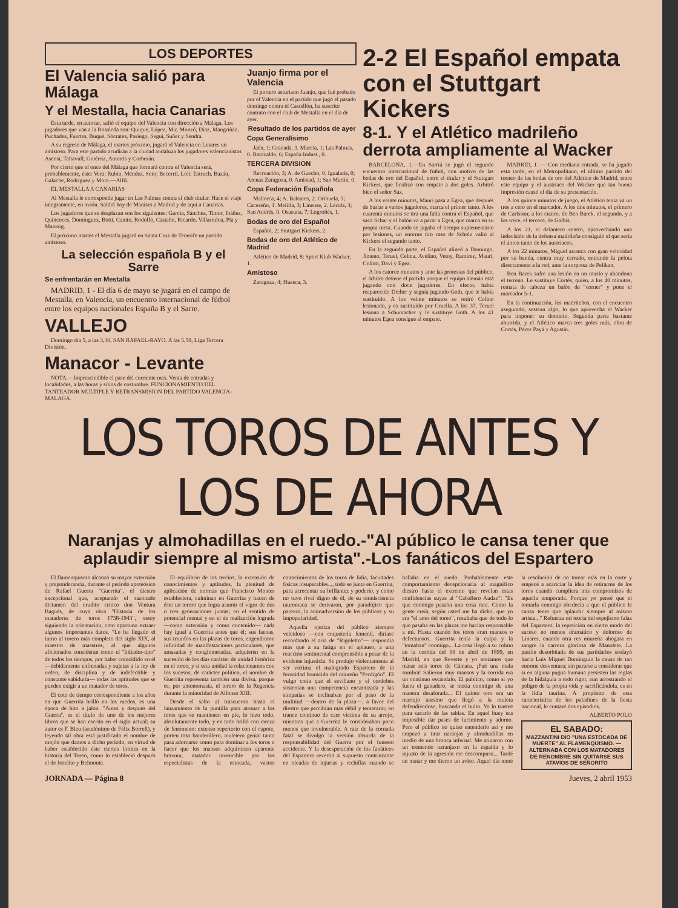LOS DEPORTES
El Valencia salió para Málaga
Y el Mestalla, hacia Canarias
Esta tarde, en autocar, salió el equipo del Valencia con dirección a Málaga. Los jugadores que van a la Rosaleda son: Quique, López, Mir, Monzó, Díaz, Mangriñán, Puchades, Fuertes, Buqué, Sócrates, Pasiego, Seguí, Suñer y Sendra.
A su regreso de Málaga, el martes próximo, jugará el Valencia en Linares un amistoso. Para este partido acudirán a la ciudad andaluza los jugadores valencianistas Asensi, Taltavull, Goiérriz, Amorós y Corberán.
Por cierto que el once del Málaga que formará contra el Valencia será, probablemente, éste: Vera; Rubio, Méndez, Soto; Becerril, Loli; Estruch, Bazán, Galache, Rodríguez y Mora.—Alfil.
EL MESTALLA A CANARIAS
Al Mestalla le corresponde jugar en Las Palmas contra el club titular. Hace el viaje íntegramente, en avión. Saldrá hoy de Manises a Madrid y de aquí a Canarias.
Los jugadores que se desplazan son los siguientes: García, Sánchez, Timor, Ibáñez, Quincoces, Domínguez, Botti, Canito, Rodolfo, Castaño, Ricardo, Villarrubia, Pla y Marroig.
El próximo martes el Mestalla jugará en Santa Cruz de Tenerife un partido amistoso.
La selección española B y el Sarre
Se enfrentarán en Mestalla
MADRID, 1 - El día 6 de mayo se jugará en el campo de Mestalla, en Valencia, un encuentro internacional de fútbol entre los equipos nacionales España B y el Sarre.
VALLEJO
Domingo día 5, a las 3,30, SAN RAFAEL-RAYO. A las 5,50, Liga Tercera División,
Manacor - Levante
NOTA.—Imprescindible el pase del corriente mes. Venta de entradas y localidades, a las horas y sitios de costumbre. FUNCIONAMIENTO DEL TANTEADOR MULTIPLE Y RETRANSMISION DEL PARTIDO VALENCIA-MALAGA.
Juanjo firma por el Valencia
El portero asturiano Juanjo, que fué probado por el Valencia en el partido que jugó el pasado domingo contra el Castellón, ha suscrito contrato con el club de Mestalla en el día de ayer.
Resultado de los partidos de ayer
Copa Generalísimo
Jaén, 1; Granada, 3. Murcia, 1; Las Palmas, 0. Baracaldo, 6; España Indust., 0.
TERCERA DIVISION
Recreación, 3; A. de Guecho, 0. Igualada, 0; Arenas Zaragoza, 0. Amistad, 1; San Martín, 0.
Copa Federación Española
Mallorca, 4; A. Baleares, 2. Orihuela, 5; Cacereño, 1. Melilla, 3; Linense, 2. Lérida, 3; San Andrés, 0. Osasuna, 7; Logroñés, 1.
Bodas de oro del Español
Español, 2; Stuttgart Kickers, 2.
Bodas de oro del Atlético de Madrid
Atlético de Madrid, 8; Sport Klub Wacker, 1.
Amistoso
Zaragoza, 4; Huesca, 3.
2-2 El Español empata con el Stuttgart Kickers
8-1. Y el Atlético madrileño derrota ampliamente al Wacker
BARCELONA, 1.—En Sarriá se jugó el segundo encuentro internacional de fútbol, con motivo de las bodas de oro del Español, entre el titular y el Stuttgart Kickers, que finalizó con empate a dos goles. Arbitró bien el señor Saz.
A los veinte minutos, Mauri pasa a Egea, que después de burlar a varios jugadores, marca el primer tanto. A los cuarenta minutos se tira una falta contra el Español, que saca Schar y el balón va a parar a Egea, que marca en su propia meta. Cuando se jugaba el tiempo suplementario por lesiones, un enorme tiro raso de Scholz valió al Kickers el segundo tanto.
En la segunda parte, el Español alineó a Domingo, Jimeno, Teruel, Celma, Avelino, Vetoy, Ramírez, Mauri, Colino, Davi y Egea.
A los catorce minutos y ante las protestas del público, el árbitro detiene el partido porque el equipo alemán está jugando con doce jugadores. En efecto, había reaparecido Dreher y seguía jugando Goth, que le había sustituido. A los veinte minutos se retiró Colino lesionado, y es sustituido por Cruella. A los 37, Teruel lesiona a Schumacher y le sustituye Goth. A los 41 minutos Egea consigue el empate.
MADRID, 1. — Con mediana entrada, se ha jugado esta tarde, en el Metropolitano, el último partido del torneo de las bodas de oro del Atlético de Madrid, entre este equipo y el austriaco del Wacker que tan buena impresión causó el día de su presentación.
A los quince minutos de juego, el Atlético tenía ya un tres a cero en el marcador. A los dos minutos, el primero de Carlsson; a los cuatro, de Ben Barek, el segundo, y a los trece, el tercero, de Galbis.
A los 21, el delantero centro, aprovechando una indecisión de la defensa madrileña consiguió el que sería el único tanto de los austriacos.
A los 22 minutos, Miguel arranca con gran velocidad por su banda, centra muy cerrado, entrando la pelota directamente a la red, ante la sorpresa de Pelikan.
Ben Barek sufre una lesión en un muslo y abandona el terreno. Le sustituye Cortés, quien, a los 40 minutos, remata de cabeza un balón de "corner" y pone el marcador 5-1.
En la continuación, los madrileños, con el encuentro asegurado, sestean algo, lo que aprovecha el Wacker para imponer su dominio. Segunda parte bastante aburrida, y el Atlético marca tres goles más, obra de Cortés, Pérez Payá y Agustín.
LOS TOROS DE ANTES Y LOS DE AHORA
Naranjas y almohadillas en el ruedo.-"Al público le cansa tener que aplaudir siempre al mismo artista".-Los fanáticos del Espartero
El flamenquismo alcanzó su mayor extensión y preponderancia, durante el período apoteósico de Rafael Guerra "Guerrita", el diestro excepcional que, aceptando el razonado dictamen del erudito crítico don Ventura Bagüés, de cuya obra "Historia de los matadores de toros 1738-1943", estoy siguiendo la orientación, creo oportuno extraer algunos importantes datos. "Le ha llegado el turno al torero más completo del siglo XIX, al maestro de maestros, al que algunos aficionados consideran como el "lidiador-tipo" de todos los tiempos, por haber coincidido en él —debidamente enfrenadas y sujetas a la ley de orden, de disciplina y de indefectible y constante sabiduría— todas las aptitudes que se pueden exigir a un matador de toros.
El coto de tiempo correspondiente a los años en que Guerrita brilló en los ruedos, es una época de hito a jalón. "Antes y después del Guerra", es el título de uno de los mejores libros que se han escrito en el siglo actual; su autor es F. Bleu (seudónimo de Félix Borrell), y leyendo tal obra está justificado el nombre de mojón que damos a dicho período, en virtud de haber establecido éste ciertos límites en la historia del Toreo, como lo estableció después el de Joselito y Belmonte.
El equilibrio de los tercios, la extensión de conocimientos y aptitudes, la plenitud de aplicación de normas que Francisco Montes estableciera, culminan en Guerrita y hacen de éste un torero que logra asumir el vigor de dos o tres generaciones juntas; en el sentido de potencial mental y en el de realización lograda —como extensión y como contenido— nada hay igual a Guerrita antes que él; sus faenas, sus triunfos en las plazas de toros, engendraron infinidad de manifestaciones particulares, que amasadas y conglomeradas, adquieren en la sucesión de los días carácter de unidad histórica en el toreo, y si esta unidad la relacionamos con los sucesos, de carácter político, el nombre de Guerrita representa también una divisa, porque es, por antonomasia, el torero de la Regencia durante la minoridad de Alfonso XIII.
Desde el salto al trascuerno hasta el lanzamiento de la puntilla para atronar a los toros que se mantienen en pie, lo hizo todo, absolutamente todo, y en todo brilló con rareza de fenómeno: extenso repertorio con el capote, porten toso banderillero, muletero genial tanto para adornarse como para dominar a los toros o hacer que los mansos adquiriesen aparente bravura, matador invencible por los especialistas de la estocada, vastos conocimientos de los toros de lidia, facultades físicas insuperables..., todo se junta en Guerrita, para acrecentar su brillantez y poderío, y como no tuvo rival digno de él, de su omnisciencia tauromaca se derivaron, por paradójico que parezca, la animadversión de los públicos y su impopularidad.
Aquella ojeriza del público siempre veleidoso —con coquetería femenil, diríase recordando el aria de "Rigoletto"— respondía más que a su fatiga en el aplauso, a una reacción sentimental comprensible a pesar de la evidente injusticia. Se produjo violentamente al ser víctima el malogrado Espartero de la ferocidad homicida del miureño "Perdigón". El vulgo creía que el sevillano y el cordobés sostenían una competencia encarnizada y las simpatías se inclinaban por el peso de la multitud —dentro de la plaza—, a favor del diestro que percibían más débil y temerario; en trance continuo de caer víctima de su arrojo, mientras que a Guerrita le consideraban poco menos que invulnerable. A raíz de la cornada fatal se divulgó la versión absurda de la responsabilidad del Guerra por el funesto accidente. Y la desesperación de los fanáticos del Espartero revertió al supuesto contrincante en oleadas de injurias y rechiflas cuando se hallaba en el ruedo. Probablemente este comportamiento decepcionaría al magnífico diestro hasta el extremo que revelan estas confidencias suyas al "Caballero Audaz": "Es que conmigo pasaba una cosa rara. Como la gente creía, según usted me ha dicho, que yo era "el amo del toreo", resultaba que de todo lo que pasaba en las plazas me hacían responsable a mí. Hasta cuando los toros eran mansos o defectuosos, Guerrita tenía la culpa y la "tomaban" conmigo... La cosa llegó a su colmo en la corrida del 16 de abril de 1899, en Madrid, en que Reverte y yo teníamos que matar seis toros de Cámara. ¡Fué una mala sombra! Salieron muy mansos y la corrida era un continuo escándalo. El público, como si yo fuera el ganadero, se metía conmigo de una manera desaforada... El quinto toro era un marrajo asesino que llegó a la muleta defendiéndose, buscando el bulto. Yo lo trasteé para sacarlo de las tablas. En aquel buey era imposible dar pases de lucimiento y adorno. Pero el público no quiso entenderlo así y me empezó a tirar naranjas y almohadillas en medio de una bronca infernal. Me atinaron con un tremendo naranjazo en la espalda y lo injusto de la agresión me descompuso... Tardé en matar y me dieron un aviso. Aquel día tomé la resolución de no torear más en la corte y empecé a acariciar la idea de retirarme de los toros cuando cumpliera mis compromisos de aquella temporada. Porque yo pensé que el tomarla conmigo obedecía a que el público le cansa tener que aplaudir siempre al mismo artista..." Refuerza mi teoría del espejismo falaz del Espartero, la repetición en cierto modo del suceso no menos dramático y doloroso de Linares, cuando otra res miureña ahogara en sangre la carrera gloriosa de Manolete. La pasión desorbitada de sus partidarios soslayó hacia Luis Miguel Dominguín la causa de tan enorme desventura; sin pararse a considerar que si en alguna pugna humana persisten las reglas de la hidalguía a todo rigor, aun arrostrando el peligro de la propia vida y sacrificándola, es en la lidia taurina. A propósito de esta característica de los paladines de la fiesta nacional, le contaré dos episodios.
ALBERTO POLO
EL SABADO:
MAZZANTINI DIO "UNA ESTOCADA DE MUERTE" AL FLAMENQUISMO. — ALTERNABA CON LOS MATADORES DE RENOMBRE SIN QUITARSE SUS ATAVIOS DE SEÑORITO
JORNADA — Página 8 Jueves, 2 abril 1953